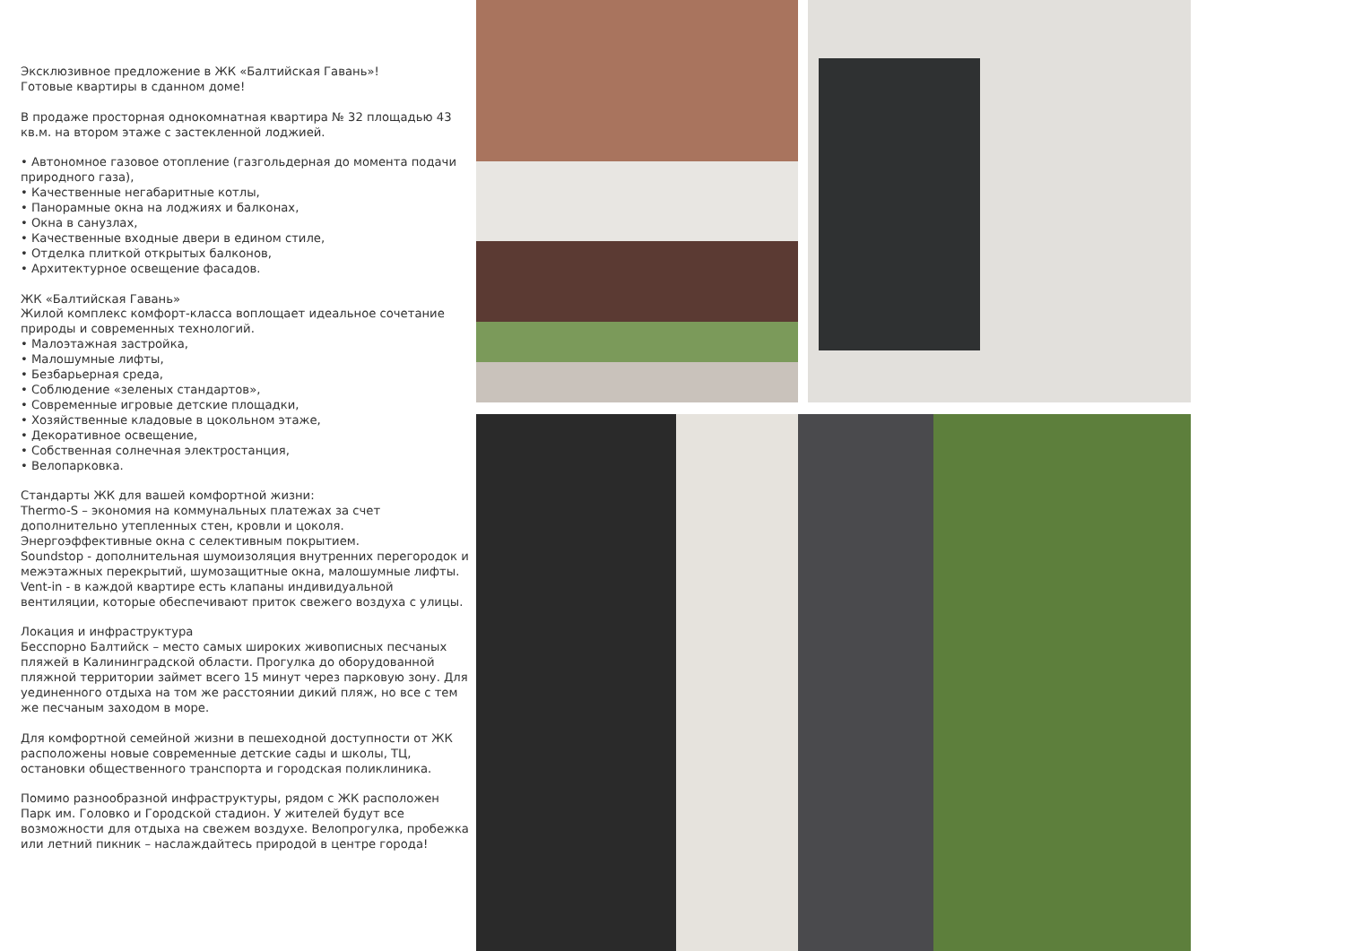Эксклюзивное предложение в ЖК «Балтийская Гавань»!
Готовые квартиры в сданном доме!
В продаже просторная однокомнатная квартира № 32 площадью 43 кв.м. на втором этаже с застекленной лоджией.
• Автономное газовое отопление (газгольдерная до момента подачи природного газа),
• Качественные негабаритные котлы,
• Панорамные окна на лоджиях и балконах,
• Окна в санузлах,
• Качественные входные двери в едином стиле,
• Отделка плиткой открытых балконов,
• Архитектурное освещение фасадов.
ЖК «Балтийская Гавань»
Жилой комплекс комфорт-класса воплощает идеальное сочетание природы и современных технологий.
• Малоэтажная застройка,
• Малошумные лифты,
• Безбарьерная среда,
• Соблюдение «зеленых стандартов»,
• Современные игровые детские площадки,
• Хозяйственные кладовые в цокольном этаже,
• Декоративное освещение,
• Собственная солнечная электростанция,
• Велопарковка.
Стандарты ЖК для вашей комфортной жизни:
Thermo-S – экономия на коммунальных платежах за счет дополнительно утепленных стен, кровли и цоколя. Энергоэффективные окна с селективным покрытием.
Soundstop - дополнительная шумоизоляция внутренних перегородок и межэтажных перекрытий, шумозащитные окна, малошумные лифты.
Vent-in - в каждой квартире есть клапаны индивидуальной вентиляции, которые обеспечивают приток свежего воздуха с улицы.
Локация и инфраструктура
Бесспорно Балтийск – место самых широких живописных песчаных пляжей в Калининградской области. Прогулка до оборудованной пляжной территории займет всего 15 минут через парковую зону. Для уединенного отдыха на том же расстоянии дикий пляж, но все с тем же песчаным заходом в море.
Для комфортной семейной жизни в пешеходной доступности от ЖК расположены новые современные детские сады и школы, ТЦ, остановки общественного транспорта и городская поликлиника.
Помимо разнообразной инфраструктуры, рядом с ЖК расположен Парк им. Головко и Городской стадион. У жителей будут все возможности для отдыха на свежем воздухе. Велопрогулка, пробежка или летний пикник – наслаждайтесь природой в центре города!